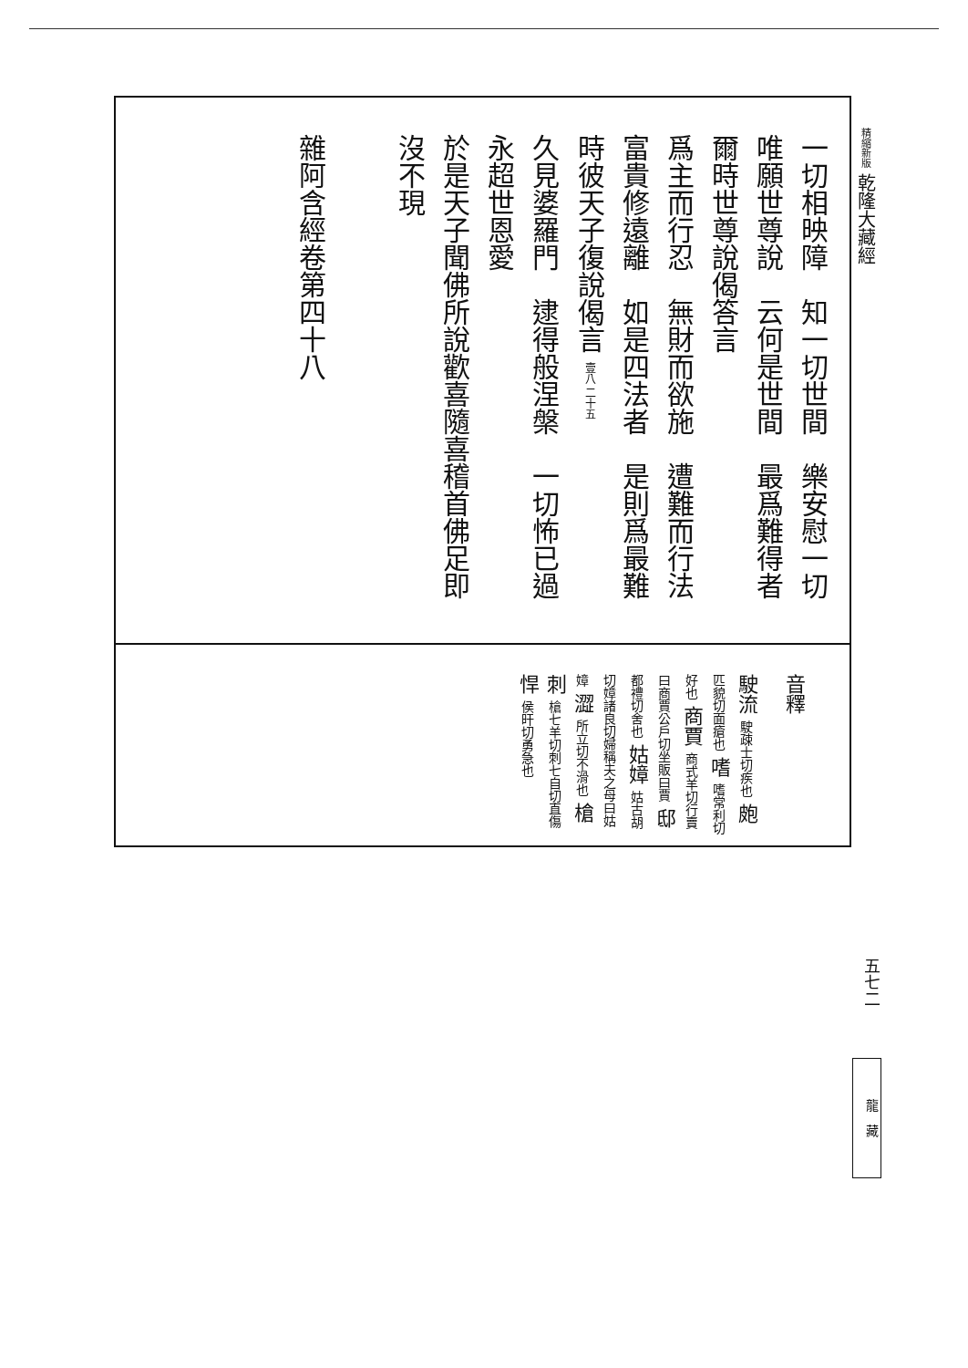一切相映障　知一切世間　樂安慰一切
唯願世尊說　云何是世間　最爲難得者
爾時世尊說偈答言
爲主而行忍　無財而欲施　遭難而行法
富貴修遠離　如是四法者　是則爲最難
時彼天子復說偈言 壹八 二十五
久見婆羅門　逮得般涅槃　一切怖已過
永超世恩愛
於是天子聞佛所說歡喜隨喜稽首佛足即
沒不現
雜阿含經卷第四十八
音釋
駛流 駛疎士切疾也 皰 匹貌切面瘡也 嗜 嗜常利切好也 商賈 商式羊切行賣曰商賈公戶切坐販曰賈 邸 都禮切舍也 姑嫜 姑古胡切嫜諸良切婦稱夫之母曰姑嫜 澀 所立切不滑也 槍刺 槍七羊切刺七自切直傷 悍 侯旰切勇急也
精縮新版 乾隆大藏經
五七二
龍　藏